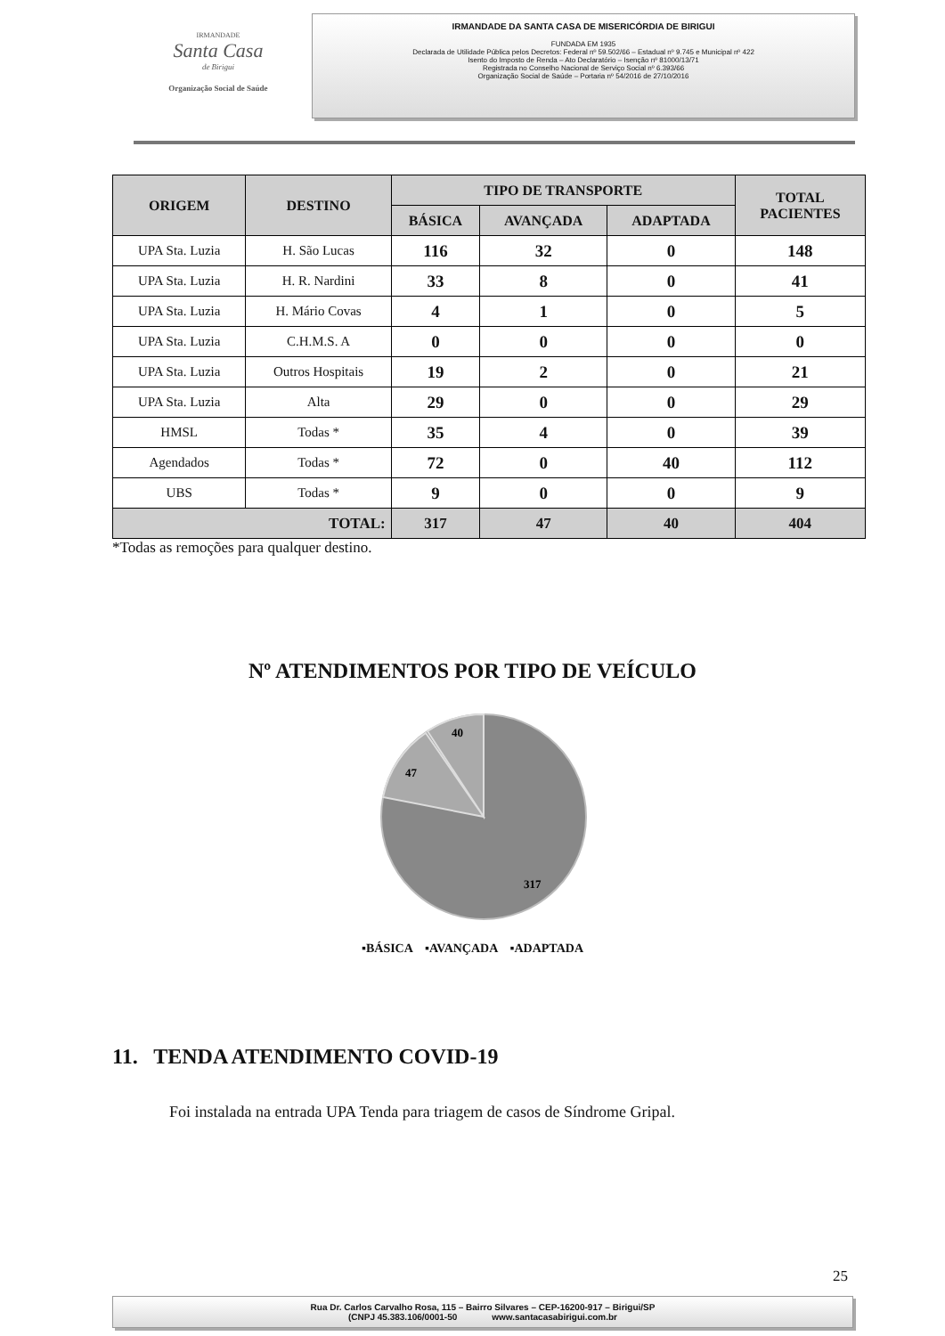IRMANDADE
Santa Casa
de Birigui
Organização Social de Saúde
IRMANDADE DA SANTA CASA DE MISERICÓRDIA DE BIRIGUI
FUNDADA EM 1935
Declarada de Utilidade Pública pelos Decretos: Federal nº 59.502/66 – Estadual nº 9.745 e Municipal nº 422
Isento do Imposto de Renda – Ato Declaratório – Isenção nº 81000/13/71
Registrada no Conselho Nacional de Serviço Social nº 6.393/66
Organização Social de Saúde – Portaria nº 54/2016 de 27/10/2016
| ORIGEM | DESTINO | TIPO DE TRANSPORTE | | | TOTAL PACIENTES |
| --- | --- | --- | --- | --- | --- |
| | | BÁSICA | AVANÇADA | ADAPTADA | |
| UPA Sta. Luzia | H. São Lucas | 116 | 32 | 0 | 148 |
| UPA Sta. Luzia | H. R. Nardini | 33 | 8 | 0 | 41 |
| UPA Sta. Luzia | H. Mário Covas | 4 | 1 | 0 | 5 |
| UPA Sta. Luzia | C.H.M.S. A | 0 | 0 | 0 | 0 |
| UPA Sta. Luzia | Outros Hospitais | 19 | 2 | 0 | 21 |
| UPA Sta. Luzia | Alta | 29 | 0 | 0 | 29 |
| HMSL | Todas * | 35 | 4 | 0 | 39 |
| Agendados | Todas * | 72 | 0 | 40 | 112 |
| UBS | Todas * | 9 | 0 | 0 | 9 |
| TOTAL: | | 317 | 47 | 40 | 404 |
*Todas as remoções para qualquer destino.
Nº ATENDIMENTOS POR TIPO DE VEÍCULO
40
47
317
▪BÁSICA ▪AVANÇADA ▪ADAPTADA
11. TENDA ATENDIMENTO COVID-19
Foi instalada na entrada UPA Tenda para triagem de casos de Síndrome Gripal.
25
Rua Dr. Carlos Carvalho Rosa, 115 – Bairro Silvares – CEP-16200-917 – Birigui/SP
(CNPJ 45.383.106/0001-50 www.santacasabirigui.com.br